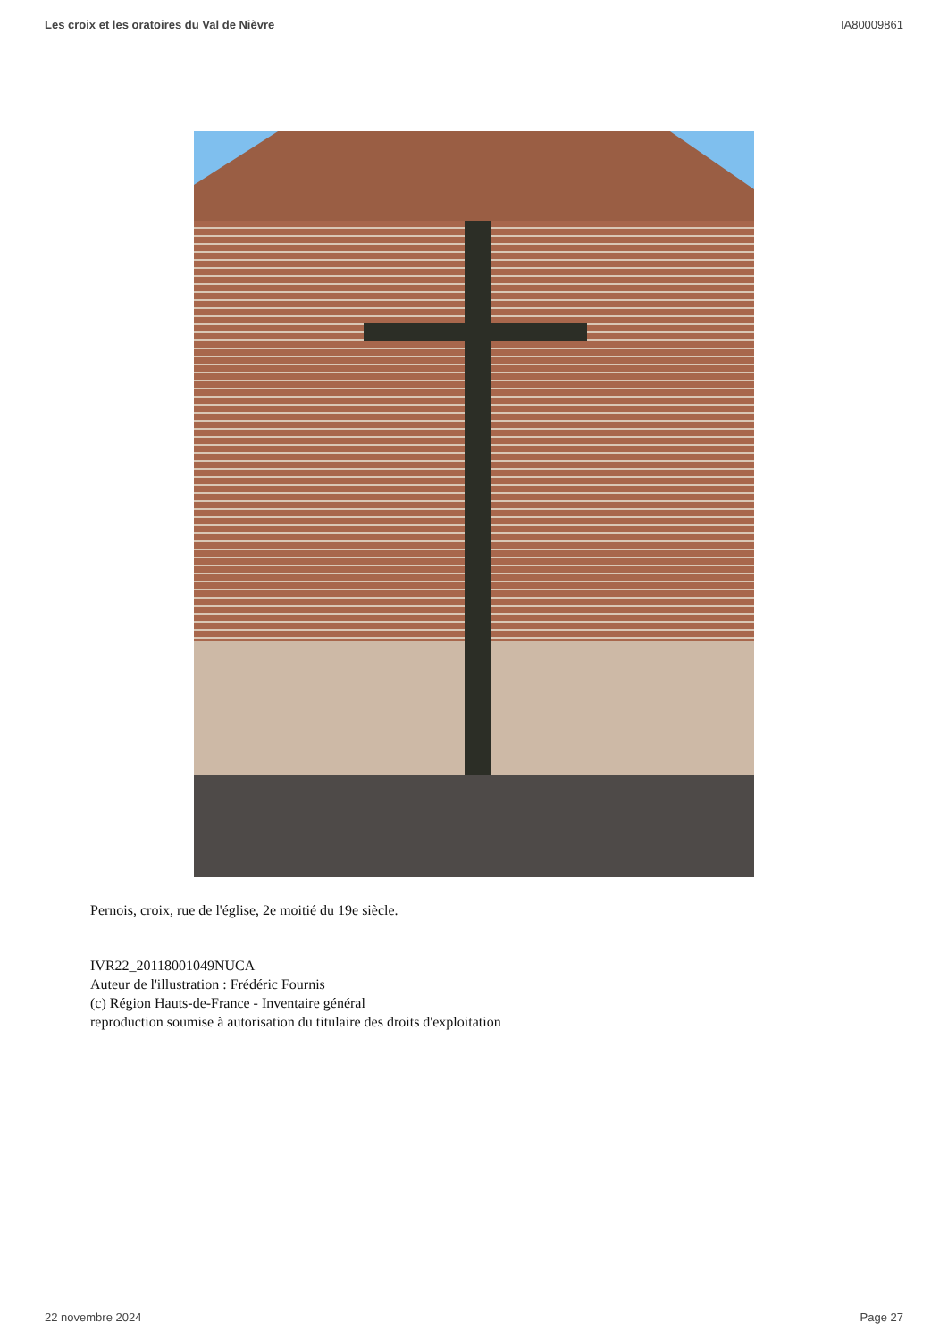Les croix et les oratoires du Val de Nièvre IA80009861
Pernois, croix, rue de l'église, 2e moitié du 19e siècle.
IVR22_20118001049NUCA
Auteur de l'illustration : Frédéric Fournis
(c) Région Hauts-de-France - Inventaire général
reproduction soumise à autorisation du titulaire des droits d'exploitation
22 novembre 2024 Page 27